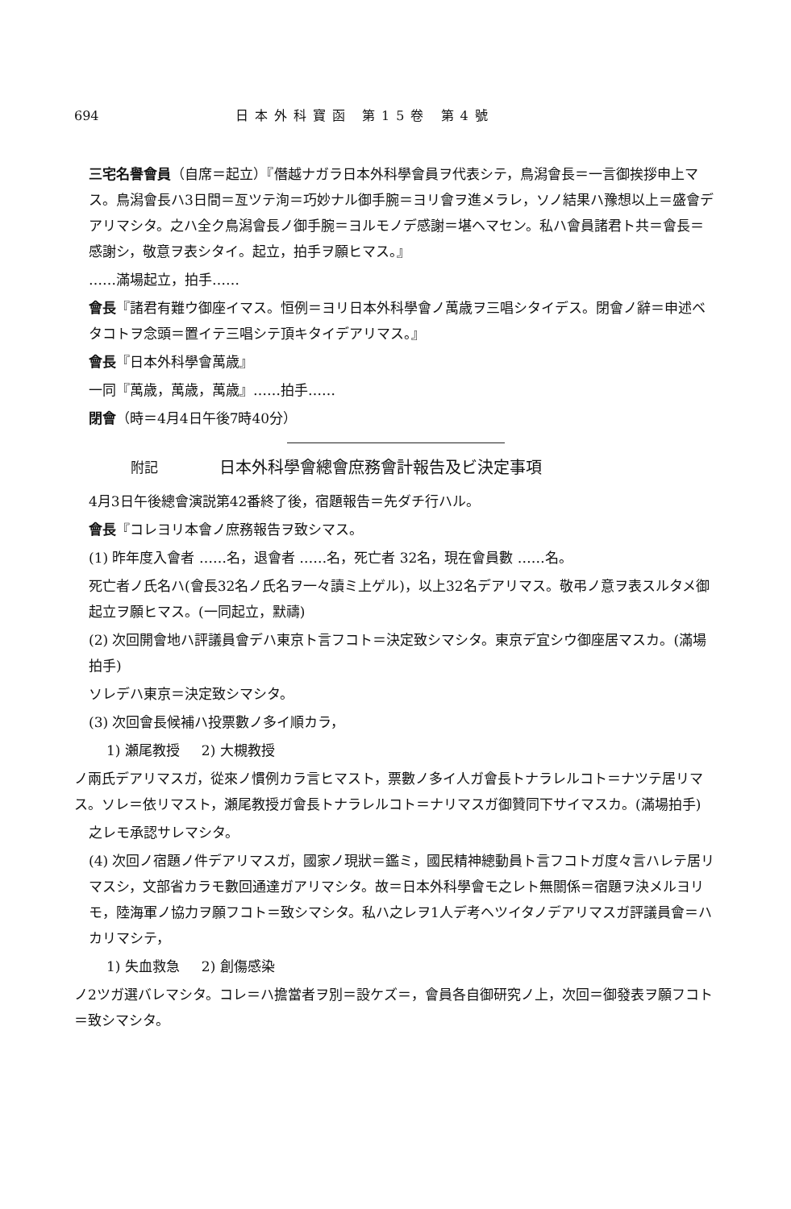694 日本外科寶函 第15卷 第4號
三宅名譽會員（自席＝起立）『僭越ナガラ日本外科學會員ヲ代表シテ，鳥潟會長＝一言御挨拶申上マス。鳥潟會長ハ3日間＝亙ツテ洵＝巧妙ナル御手腕＝ヨリ會ヲ進メラレ，ソノ結果ハ豫想以上＝盛會デアリマシタ。之ハ全ク鳥潟會長ノ御手腕＝ヨルモノデ感謝＝堪ヘマセン。私ハ會員諸君ト共＝會長＝感謝シ，敬意ヲ表シタイ。起立，拍手ヲ願ヒマス。』
……滿場起立，拍手……
會長『諸君有難ウ御座イマス。恒例＝ヨリ日本外科學會ノ萬歳ヲ三唱シタイデス。閉會ノ辭＝申述ベタコトヲ念頭＝置イテ三唱シテ頂キタイデアリマス。』
會長『日本外科學會萬歳』
一同『萬歳，萬歳，萬歳』……拍手……
閉會（時＝4月4日午後7時40分）
附記 日本外科學會總會庶務會計報告及ビ決定事項
4月3日午後總會演説第42番終了後，宿題報告＝先ダチ行ハル。
會長『コレヨリ本會ノ庶務報告ヲ致シマス。
(1) 昨年度入會者 ……名，退會者 ……名，死亡者 32名，現在會員數 ……名。
死亡者ノ氏名ハ(會長32名ノ氏名ヲ一々讀ミ上ゲル)，以上32名デアリマス。敬弔ノ意ヲ表スルタメ御起立ヲ願ヒマス。(一同起立，默禱)
(2) 次回開會地ハ評議員會デハ東京ト言フコト＝決定致シマシタ。東京デ宜シウ御座居マスカ。(滿場拍手)
ソレデハ東京＝決定致シマシタ。
(3) 次回會長候補ハ投票數ノ多イ順カラ，
1) 瀬尾教授 2) 大槻教授
ノ兩氏デアリマスガ，從來ノ慣例カラ言ヒマスト，票數ノ多イ人ガ會長トナラレルコト＝ナツテ居リマス。ソレ＝依リマスト，瀬尾教授ガ會長トナラレルコト＝ナリマスガ御贊同下サイマスカ。(滿場拍手)
之レモ承認サレマシタ。
(4) 次回ノ宿題ノ件デアリマスガ，國家ノ現狀＝鑑ミ，國民精神總動員ト言フコトガ度々言ハレテ居リマスシ，文部省カラモ數回通達ガアリマシタ。故＝日本外科學會モ之レト無關係＝宿題ヲ決メルヨリモ，陸海軍ノ協力ヲ願フコト＝致シマシタ。私ハ之レヲ1人デ考ヘツイタノデアリマスガ評議員會＝ハカリマシテ，
1) 失血救急 2) 創傷感染
ノ2ツガ選バレマシタ。コレ＝ハ擔當者ヲ別＝設ケズ＝，會員各自御研究ノ上，次回＝御發表ヲ願フコト＝致シマシタ。